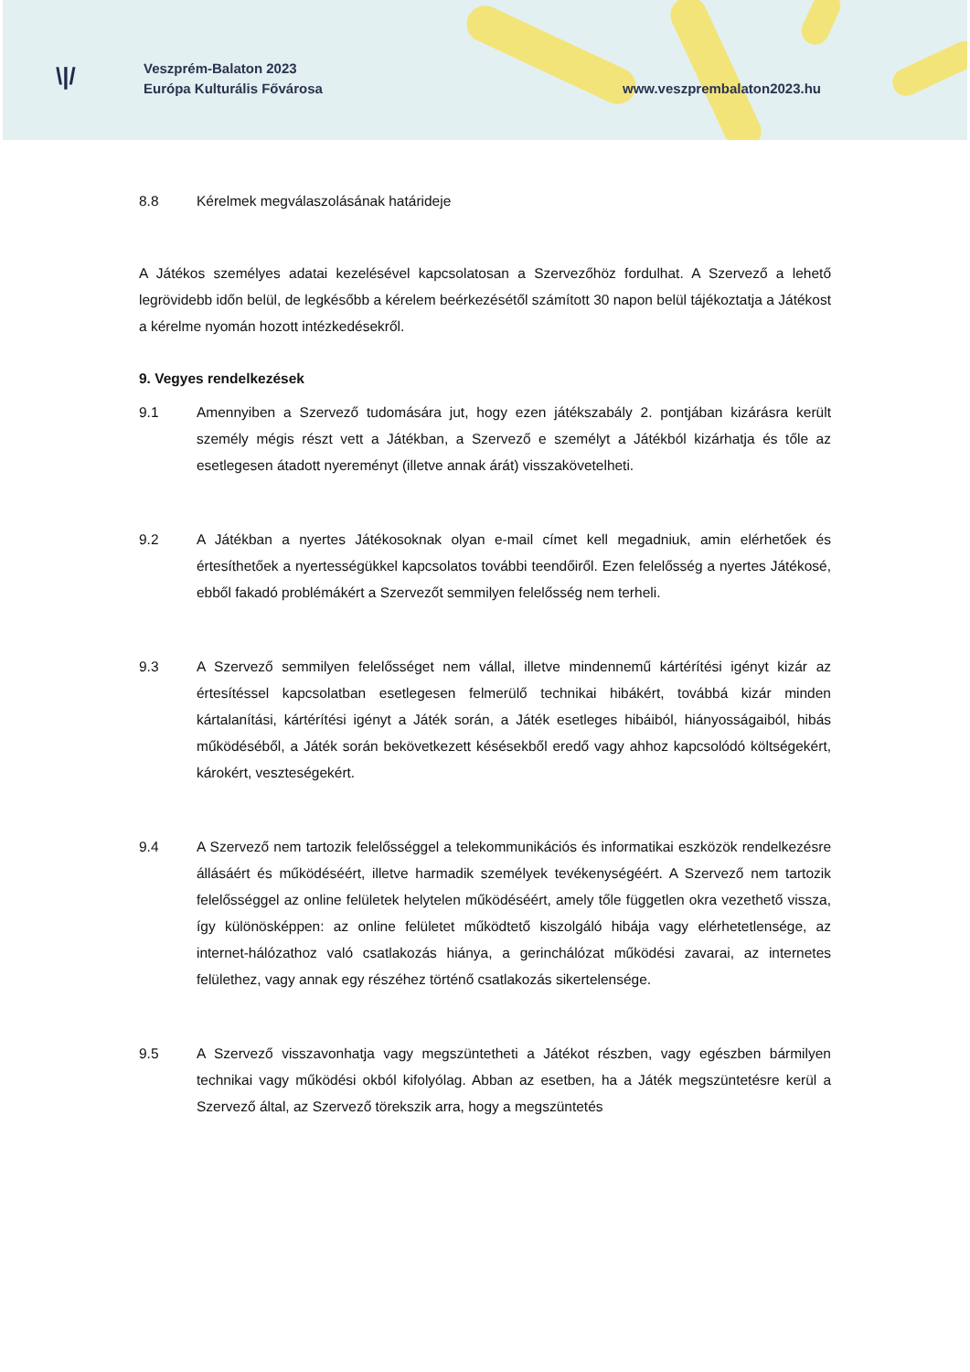\|/
Veszprém-Balaton 2023
Európa Kulturális Fővárosa
www.veszprembalaton2023.hu
8.8 Kérelmek megválaszolásának határideje
A Játékos személyes adatai kezelésével kapcsolatosan a Szervezőhöz fordulhat. A Szervező a lehető legrövidebb időn belül, de legkésőbb a kérelem beérkezésétől számított 30 napon belül tájékoztatja a Játékost a kérelme nyomán hozott intézkedésekről.
9. Vegyes rendelkezések
9.1 Amennyiben a Szervező tudomására jut, hogy ezen játékszabály 2. pontjában kizárásra került személy mégis részt vett a Játékban, a Szervező e személyt a Játékból kizárhatja és tőle az esetlegesen átadott nyereményt (illetve annak árát) visszakövetelheti.
9.2 A Játékban a nyertes Játékosoknak olyan e-mail címet kell megadniuk, amin elérhetőek és értesíthetőek a nyertességükkel kapcsolatos további teendőiről. Ezen felelősség a nyertes Játékosé, ebből fakadó problémákért a Szervezőt semmilyen felelősség nem terheli.
9.3 A Szervező semmilyen felelősséget nem vállal, illetve mindennemű kártérítési igényt kizár az értesítéssel kapcsolatban esetlegesen felmerülő technikai hibákért, továbbá kizár minden kártalanítási, kártérítési igényt a Játék során, a Játék esetleges hibáiból, hiányosságaiból, hibás működéséből, a Játék során bekövetkezett késésekből eredő vagy ahhoz kapcsolódó költségekért, károkért, veszteségekért.
9.4 A Szervező nem tartozik felelősséggel a telekommunikációs és informatikai eszközök rendelkezésre állásáért és működéséért, illetve harmadik személyek tevékenységéért. A Szervező nem tartozik felelősséggel az online felületek helytelen működéséért, amely tőle független okra vezethető vissza, így különösképpen: az online felületet működtető kiszolgáló hibája vagy elérhetetlensége, az internet-hálózathoz való csatlakozás hiánya, a gerinchálózat működési zavarai, az internetes felülethez, vagy annak egy részéhez történő csatlakozás sikertelensége.
9.5 A Szervező visszavonhatja vagy megszüntetheti a Játékot részben, vagy egészben bármilyen technikai vagy működési okból kifolyólag. Abban az esetben, ha a Játék megszüntetésre kerül a Szervező által, az Szervező törekszik arra, hogy a megszüntetés